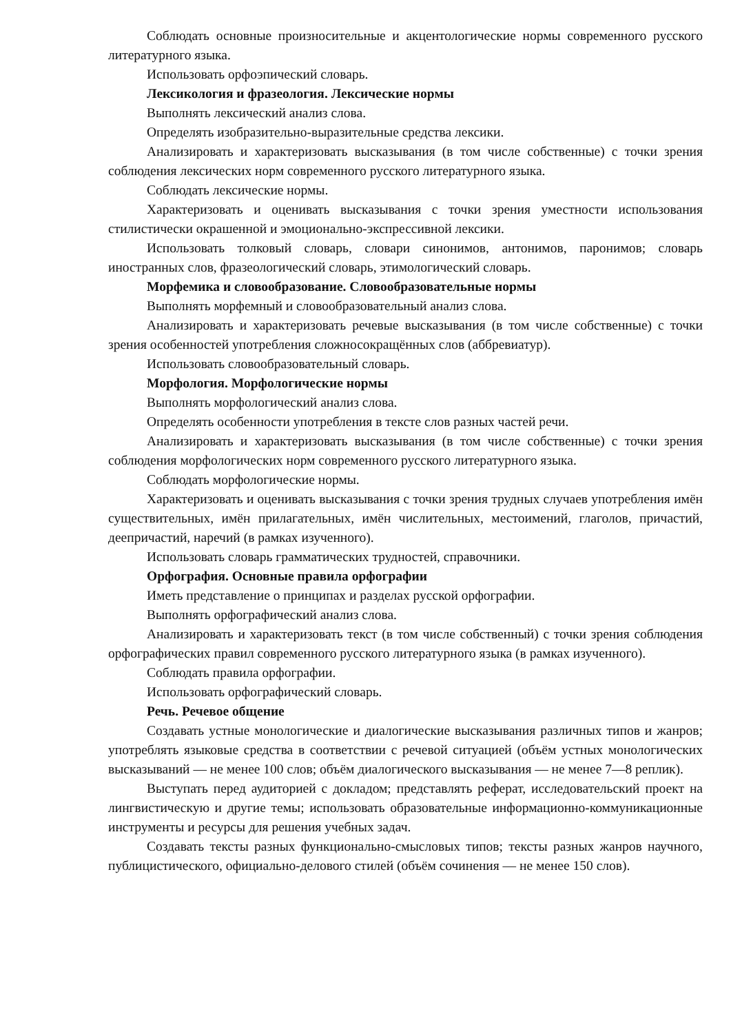Соблюдать основные произносительные и акцентологические нормы современного русского литературного языка.
Использовать орфоэпический словарь.
Лексикология и фразеология. Лексические нормы
Выполнять лексический анализ слова.
Определять изобразительно-выразительные средства лексики.
Анализировать и характеризовать высказывания (в том числе собственные) с точки зрения соблюдения лексических норм современного русского литературного языка.
Соблюдать лексические нормы.
Характеризовать и оценивать высказывания с точки зрения уместности использования стилистически окрашенной и эмоционально-экспрессивной лексики.
Использовать толковый словарь, словари синонимов, антонимов, паронимов; словарь иностранных слов, фразеологический словарь, этимологический словарь.
Морфемика и словообразование. Словообразовательные нормы
Выполнять морфемный и словообразовательный анализ слова.
Анализировать и характеризовать речевые высказывания (в том числе собственные) с точки зрения особенностей употребления сложносокращённых слов (аббревиатур).
Использовать словообразовательный словарь.
Морфология. Морфологические нормы
Выполнять морфологический анализ слова.
Определять особенности употребления в тексте слов разных частей речи.
Анализировать и характеризовать высказывания (в том числе собственные) с точки зрения соблюдения морфологических норм современного русского литературного языка.
Соблюдать морфологические нормы.
Характеризовать и оценивать высказывания с точки зрения трудных случаев употребления имён существительных, имён прилагательных, имён числительных, местоимений, глаголов, причастий, деепричастий, наречий (в рамках изученного).
Использовать словарь грамматических трудностей, справочники.
Орфография. Основные правила орфографии
Иметь представление о принципах и разделах русской орфографии.
Выполнять орфографический анализ слова.
Анализировать и характеризовать текст (в том числе собственный) с точки зрения соблюдения орфографических правил современного русского литературного языка (в рамках изученного).
Соблюдать правила орфографии.
Использовать орфографический словарь.
Речь. Речевое общение
Создавать устные монологические и диалогические высказывания различных типов и жанров; употреблять языковые средства в соответствии с речевой ситуацией (объём устных монологических высказываний — не менее 100 слов; объём диалогического высказывания — не менее 7—8 реплик).
Выступать перед аудиторией с докладом; представлять реферат, исследовательский проект на лингвистическую и другие темы; использовать образовательные информационно-коммуникационные инструменты и ресурсы для решения учебных задач.
Создавать тексты разных функционально-смысловых типов; тексты разных жанров научного, публицистического, официально-делового стилей (объём сочинения — не менее 150 слов).